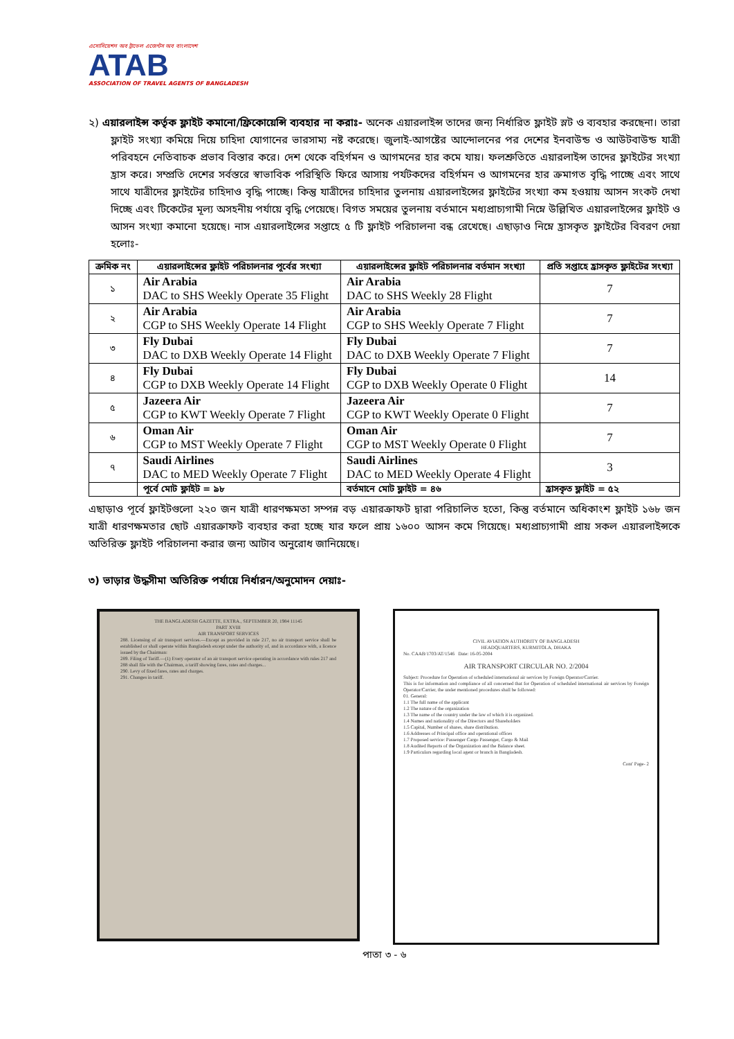এসোসিয়েশন অব ট্রাভেল এজেন্টস অব বাংলাদেশ
ATAB
ASSOCIATION OF TRAVEL AGENTS OF BANGLADESH
২) এয়ারলাইন্স কর্তৃক ফ্লাইট কমানো/ফ্রিকোয়েন্সি ব্যবহার না করাঃ- অনেক এয়ারলাইন্স তাদের জন্য নির্ধারিত ফ্লাইট স্লট ও ব্যবহার করছেনা। তারা ফ্লাইট সংখ্যা কমিয়ে দিয়ে চাহিদা যোগানের ভারসাম্য নষ্ট করেছে। জুলাই-আগষ্টের আন্দোলনের পর দেশের ইনবাউন্ড ও আউটবাউন্ড যাত্রী পরিবহনে নেতিবাচক প্রভাব বিস্তার করে। দেশ থেকে বহির্গমন ও আগমনের হার কমে যায়। ফলশ্রুতিতে এয়ারলাইন্স তাদের ফ্লাইটের সংখ্যা হ্রাস করে। সম্প্রতি দেশের সর্বস্তরে স্বাভাবিক পরিস্থিতি ফিরে আসায় পর্যটকদের বহির্গমন ও আগমনের হার ক্রমাগত বৃদ্ধি পাচ্ছে এবং সাথে সাথে যাত্রীদের ফ্লাইটের চাহিদাও বৃদ্ধি পাচ্ছে। কিন্তু যাত্রীদের চাহিদার তুলনায় এয়ারলাইন্সের ফ্লাইটের সংখ্যা কম হওয়ায় আসন সংকট দেখা দিচ্ছে এবং টিকেটের মূল্য অসহনীয় পর্যায়ে বৃদ্ধি পেয়েছে। বিগত সময়ের তুলনায় বর্তমানে মধ্যপ্রাচ্যগামী নিম্নে উল্লিখিত এয়ারলাইন্সের ফ্লাইট ও আসন সংখ্যা কমানো হয়েছে। নাস এয়ারলাইন্সের সপ্তাহে ৫ টি ফ্লাইট পরিচালনা বন্ধ রেখেছে। এছাড়াও নিম্নে হ্রাসকৃত ফ্লাইটের বিবরণ দেয়া হলোঃ-
| ক্রমিক নং | এয়ারলাইন্সের ফ্লাইট পরিচালনার পূর্বের সংখ্যা | এয়ারলাইন্সের ফ্লাইট পরিচালনার বর্তমান সংখ্যা | প্রতি সপ্তাহে হ্রাসকৃত ফ্লাইটের সংখ্যা |
| --- | --- | --- | --- |
| ১ | Air Arabia DAC to SHS Weekly Operate 35 Flight | Air Arabia DAC to SHS Weekly 28 Flight | 7 |
| ২ | Air Arabia CGP to SHS Weekly Operate 14 Flight | Air Arabia CGP to SHS Weekly Operate 7 Flight | 7 |
| ৩ | Fly Dubai DAC to DXB Weekly Operate 14 Flight | Fly Dubai DAC to DXB Weekly Operate 7 Flight | 7 |
| ৪ | Fly Dubai CGP to DXB Weekly Operate 14 Flight | Fly Dubai CGP to DXB Weekly Operate 0 Flight | 14 |
| ৫ | Jazeera Air CGP to KWT Weekly Operate 7 Flight | Jazeera Air CGP to KWT Weekly Operate 0 Flight | 7 |
| ৬ | Oman Air CGP to MST Weekly Operate 7 Flight | Oman Air CGP to MST Weekly Operate 0 Flight | 7 |
| ৭ | Saudi Airlines DAC to MED Weekly Operate 7 Flight | Saudi Airlines DAC to MED Weekly Operate 4 Flight | 3 |
| | পূর্বে মোট ফ্লাইট = ৯৮ | বর্তমানে মোট ফ্লাইট = ৪৬ | হ্রাসকৃত ফ্লাইট = ৫২ |
এছাড়াও পূর্বে ফ্লাইটগুলো ২২০ জন যাত্রী ধারণক্ষমতা সম্পন্ন বড় এয়ারক্রাফট দ্বারা পরিচালিত হতো, কিন্তু বর্তমানে অধিকাংশ ফ্লাইট ১৬৮ জন যাত্রী ধারণক্ষমতার ছোট এয়ারক্রাফট ব্যবহার করা হচ্ছে যার ফলে প্রায় ১৬০০ আসন কমে গিয়েছে। মধ্যপ্রাচ্যগামী প্রায় সকল এয়ারলাইন্সকে অতিরিক্ত ফ্লাইট পরিচালনা করার জন্য আটাব অনুরোধ জানিয়েছে।
৩) ভাড়ার উদ্ধসীমা অতিরিক্ত পর্যায়ে নির্ধারন/অনুমোদন দেয়াঃ-
THE BANGLADESH GAZETTE, EXTRA., SEPTEMBER 20, 1984 11145
PART XVIII
AIR TRANSPORT SERVICES
288. Licensing of air transport services.—Except as provided in rule 217, no air transport service shall be established or shall operate within Bangladesh except under the authority of, and in accordance with, a licence issued by the Chairman:
289. Filing of Tariff.—(1) Every operator of an air transport service operating in accordance with rules 217 and 288 shall file with the Chairman, a tariff showing fares, rates and charges...
290. Levy of fixed fares, rates and charges.
291. Changes in tariff.
CIVIL AVIATION AUTHORITY OF BANGLADESH
HEADQUARTERS, KURMITOLA, DHAKA
No. CAAB/1703/AT/1546 Date: 16-05-2004
AIR TRANSPORT CIRCULAR NO. 2/2004
Subject: Procedure for Operation of scheduled international air services by Foreign Operator/Carrier.
This is for information and compliance of all concerned that for Operation of scheduled international air services by Foreign Operator/Carrier, the under mentioned procedures shall be followed:
01. General:
1.1 The full name of the applicant
1.2 The nature of the organization
1.3 The name of the country under the law of which it is organized.
1.4 Names and nationality of the Directors and Shareholders
1.5 Capital, Number of shares, share distribution.
1.6 Addresses of Principal office and operational offices
1.7 Proposed service: Passenger Cargo Passenger, Cargo & Mail
1.8 Audited Reports of the Organization and the Balance sheet.
1.9 Particulars regarding local agent or branch in Bangladesh.
Cont' Page- 2
পাতা ৩ - ৬